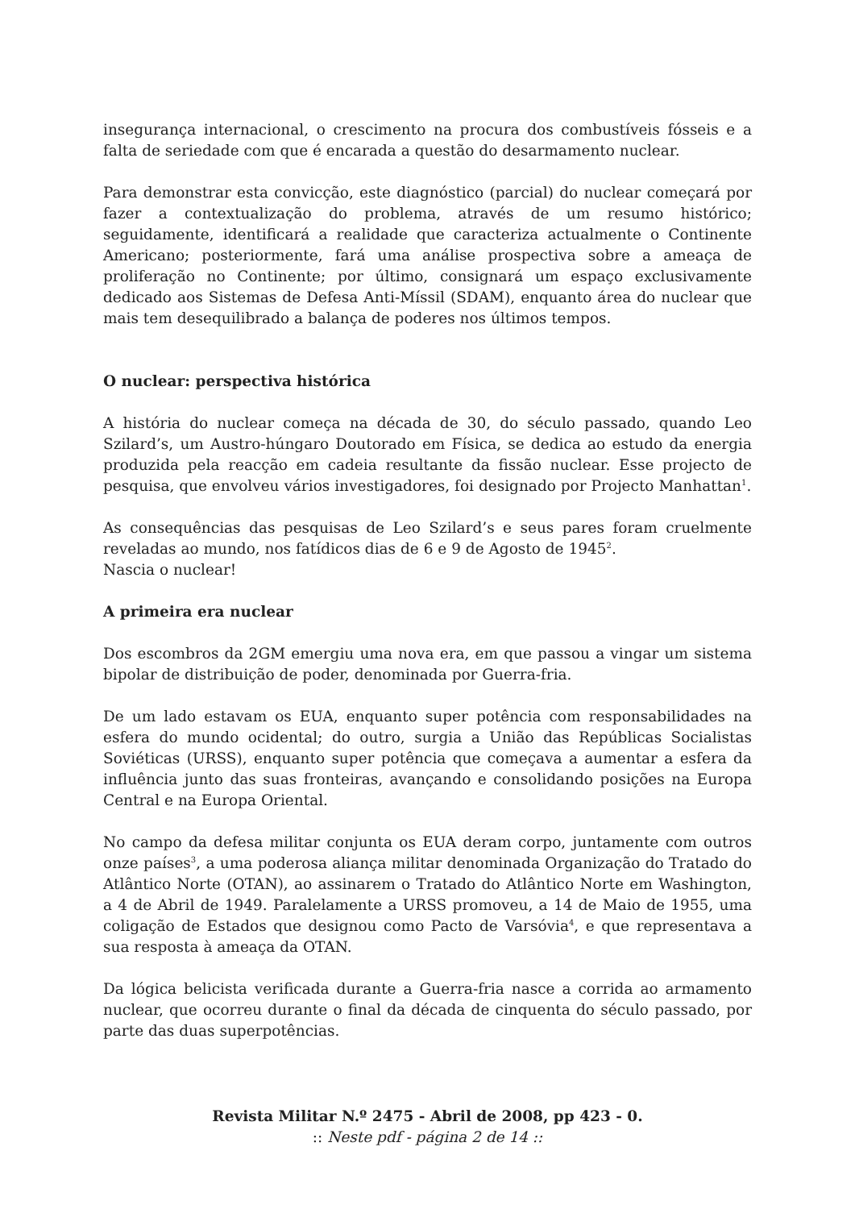insegurança internacional, o crescimento na procura dos combustíveis fósseis e a falta de seriedade com que é encarada a questão do desarmamento nuclear.
Para demonstrar esta convicção, este diagnóstico (parcial) do nuclear começará por fazer a contextualização do problema, através de um resumo histórico; seguidamente, identificará a realidade que caracteriza actualmente o Continente Americano; posteriormente, fará uma análise prospectiva sobre a ameaça de proliferação no Continente; por último, consignará um espaço exclusivamente dedicado aos Sistemas de Defesa Anti-Míssil (SDAM), enquanto área do nuclear que mais tem desequilibrado a balança de poderes nos últimos tempos.
O nuclear: perspectiva histórica
A história do nuclear começa na década de 30, do século passado, quando Leo Szilard’s, um Austro-húngaro Doutorado em Física, se dedica ao estudo da energia produzida pela reacção em cadeia resultante da fissão nuclear. Esse projecto de pesquisa, que envolveu vários investigadores, foi designado por Projecto Manhattan<sup>1</sup>.
As consequências das pesquisas de Leo Szilard’s e seus pares foram cruelmente reveladas ao mundo, nos fatídicos dias de 6 e 9 de Agosto de 1945<sup>2</sup>.
Nascia o nuclear!
A primeira era nuclear
Dos escombros da 2GM emergiu uma nova era, em que passou a vingar um sistema bipolar de distribuição de poder, denominada por Guerra-fria.
De um lado estavam os EUA, enquanto super potência com responsabilidades na esfera do mundo ocidental; do outro, surgia a União das Repúblicas Socialistas Soviéticas (URSS), enquanto super potência que começava a aumentar a esfera da influência junto das suas fronteiras, avançando e consolidando posições na Europa Central e na Europa Oriental.
No campo da defesa militar conjunta os EUA deram corpo, juntamente com outros onze países<sup>3</sup>, a uma poderosa aliança militar denominada Organização do Tratado do Atlântico Norte (OTAN), ao assinarem o Tratado do Atlântico Norte em Washington, a 4 de Abril de 1949. Paralelamente a URSS promoveu, a 14 de Maio de 1955, uma coligação de Estados que designou como Pacto de Varsóvia<sup>4</sup>, e que representava a sua resposta à ameaça da OTAN.
Da lógica belicista verificada durante a Guerra-fria nasce a corrida ao armamento nuclear, que ocorreu durante o final da década de cinquenta do século passado, por parte das duas superpotências.
Revista Militar N.º 2475 - Abril de 2008, pp 423 - 0.
:: Neste pdf - página 2 de 14 ::